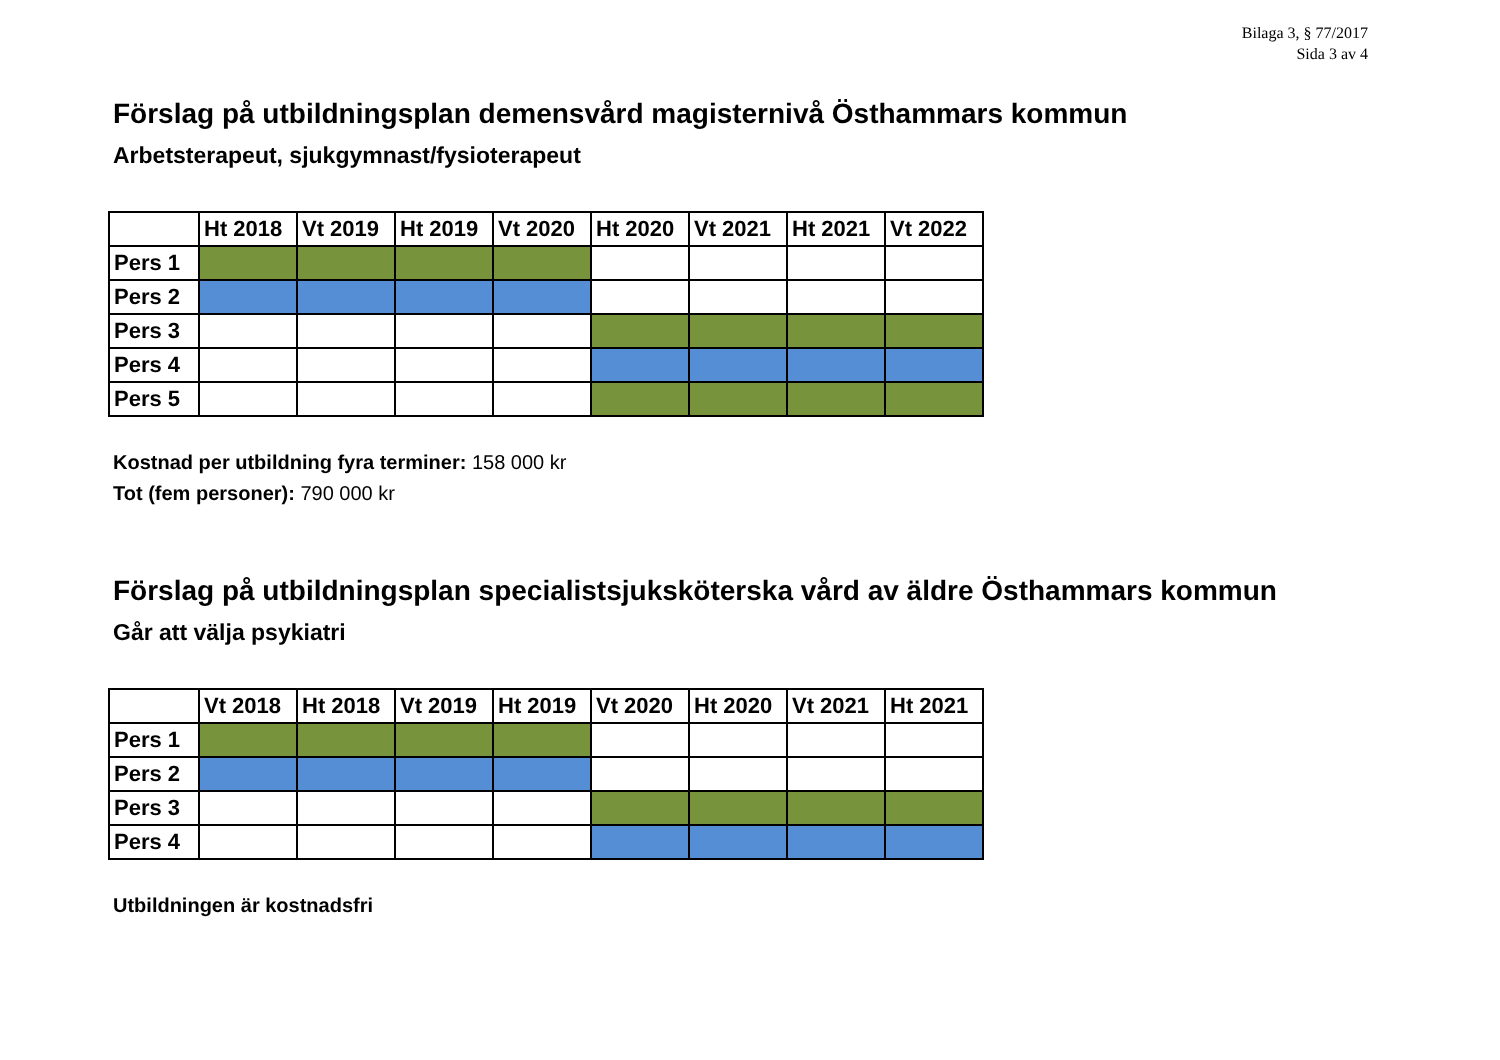Bilaga 3, § 77/2017
Sida 3 av 4
Förslag på utbildningsplan demensvård magisternivå Östhammars kommun
Arbetsterapeut, sjukgymnast/fysioterapeut
| | Ht 2018 | Vt 2019 | Ht 2019 | Vt 2020 | Ht 2020 | Vt 2021 | Ht 2021 | Vt 2022 |
| Pers 1 | | | | | | | | |
| Pers 2 | | | | | | | | |
| Pers 3 | | | | | | | | |
| Pers 4 | | | | | | | | |
| Pers 5 | | | | | | | | |
Kostnad per utbildning fyra terminer: 158 000 kr
Tot (fem personer): 790 000 kr
Förslag på utbildningsplan specialistsjuksköterska vård av äldre Östhammars kommun
Går att välja psykiatri
| | Vt 2018 | Ht 2018 | Vt 2019 | Ht 2019 | Vt 2020 | Ht 2020 | Vt 2021 | Ht 2021 |
| Pers 1 | | | | | | | | |
| Pers 2 | | | | | | | | |
| Pers 3 | | | | | | | | |
| Pers 4 | | | | | | | | |
Utbildningen är kostnadsfri